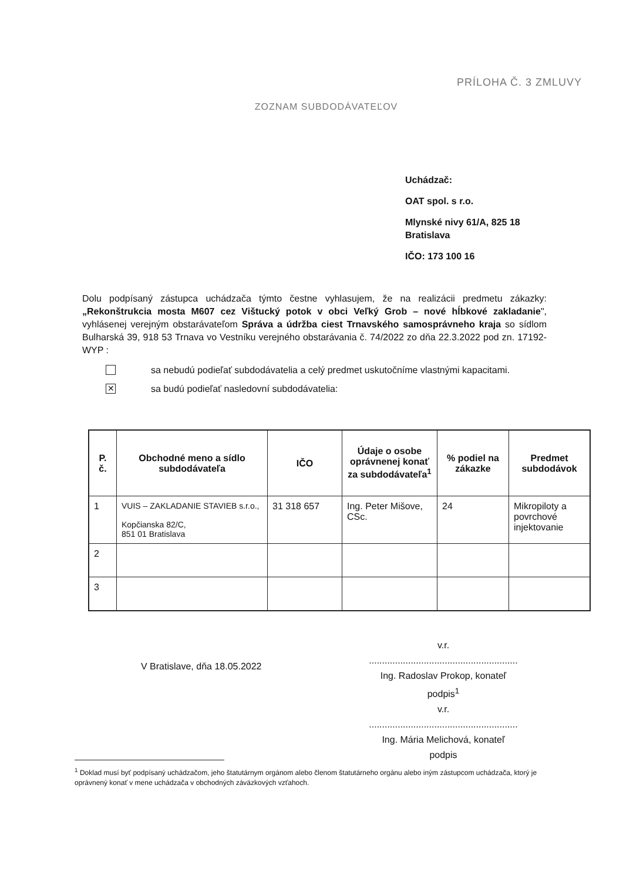PRÍLOHA Č. 3 ZMLUVY
ZOZNAM SUBDODÁVATEĽOV
Uchádzač:
OAT spol. s r.o.
Mlynské nivy 61/A, 825 18
Bratislava
IČO: 173 100 16
Dolu podpísaný zástupca uchádzača týmto čestne vyhlasujem, že na realizácii predmetu zákazky: „Rekonštrukcia mosta M607 cez Vištucký potok v obci Veľký Grob – nové hĺbkové zakladanie", vyhlásenej verejným obstarávateľom Správa a údržba ciest Trnavského samosprávneho kraja so sídlom Bulharská 39, 918 53 Trnava vo Vestníku verejného obstarávania č. 74/2022 zo dňa 22.3.2022 pod zn. 17192-WYP :
sa nebudú podieľať subdodávatelia a celý predmet uskutočníme vlastnými kapacitami.
✕
sa budú podieľať nasledovní subdodávatelia:
| P. č. | Obchodné meno a sídlo subdodávateľa | IČO | Údaje o osobe oprávnenej konať za subdodávateľa<sup>1</sup> | % podiel na zákazke | Predmet subdodávok |
| --- | --- | --- | --- | --- | --- |
| 1 | VUIS – ZAKLADANIE STAVIEB s.r.o., Kopčianska 82/C, 851 01 Bratislava | 31 318 657 | Ing. Peter Mišove, CSc. | 24 | Mikropiloty a povrchové injektovanie |
| 2 | | | | | |
| 3 | | | | | |
V Bratislave, dňa 18.05.2022
v.r.
.........................................................
Ing. Radoslav Prokop, konateľ
podpis<sup>1</sup>
v.r.
.........................................................
Ing. Mária Melichová, konateľ
podpis
<sup>1</sup> Doklad musí byť podpísaný uchádzačom, jeho štatutárnym orgánom alebo členom štatutárneho orgánu alebo iným zástupcom uchádzača, ktorý je oprávnený konať v mene uchádzača v obchodných záväzkových vzťahoch.